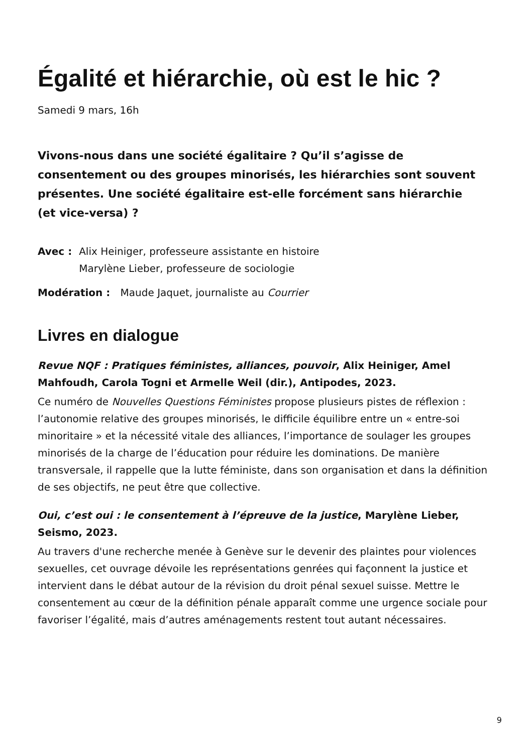Égalité et hiérarchie, où est le hic ?
Samedi 9 mars, 16h
Vivons-nous dans une société égalitaire ? Qu’il s’agisse de consentement ou des groupes minorisés, les hiérarchies sont souvent présentes. Une société égalitaire est-elle forcément sans hiérarchie (et vice-versa) ?
Avec : Alix Heiniger, professeure assistante en histoire
Marylène Lieber, professeure de sociologie
Modération : Maude Jaquet, journaliste au Courrier
Livres en dialogue
Revue NQF : Pratiques féministes, alliances, pouvoir, Alix Heiniger, Amel Mahfoudh, Carola Togni et Armelle Weil (dir.), Antipodes, 2023.
Ce numéro de Nouvelles Questions Féministes propose plusieurs pistes de réflexion : l’autonomie relative des groupes minorisés, le difficile équilibre entre un « entre-soi minoritaire » et la nécessité vitale des alliances, l’importance de soulager les groupes minorisés de la charge de l’éducation pour réduire les dominations. De manière transversale, il rappelle que la lutte féministe, dans son organisation et dans la définition de ses objectifs, ne peut être que collective.
Oui, c’est oui : le consentement à l’épreuve de la justice, Marylène Lieber, Seismo, 2023.
Au travers d'une recherche menée à Genève sur le devenir des plaintes pour violences sexuelles, cet ouvrage dévoile les représentations genrées qui façonnent la justice et intervient dans le débat autour de la révision du droit pénal sexuel suisse. Mettre le consentement au cœur de la définition pénale apparaît comme une urgence sociale pour favoriser l’égalité, mais d’autres aménagements restent tout autant nécessaires.
9